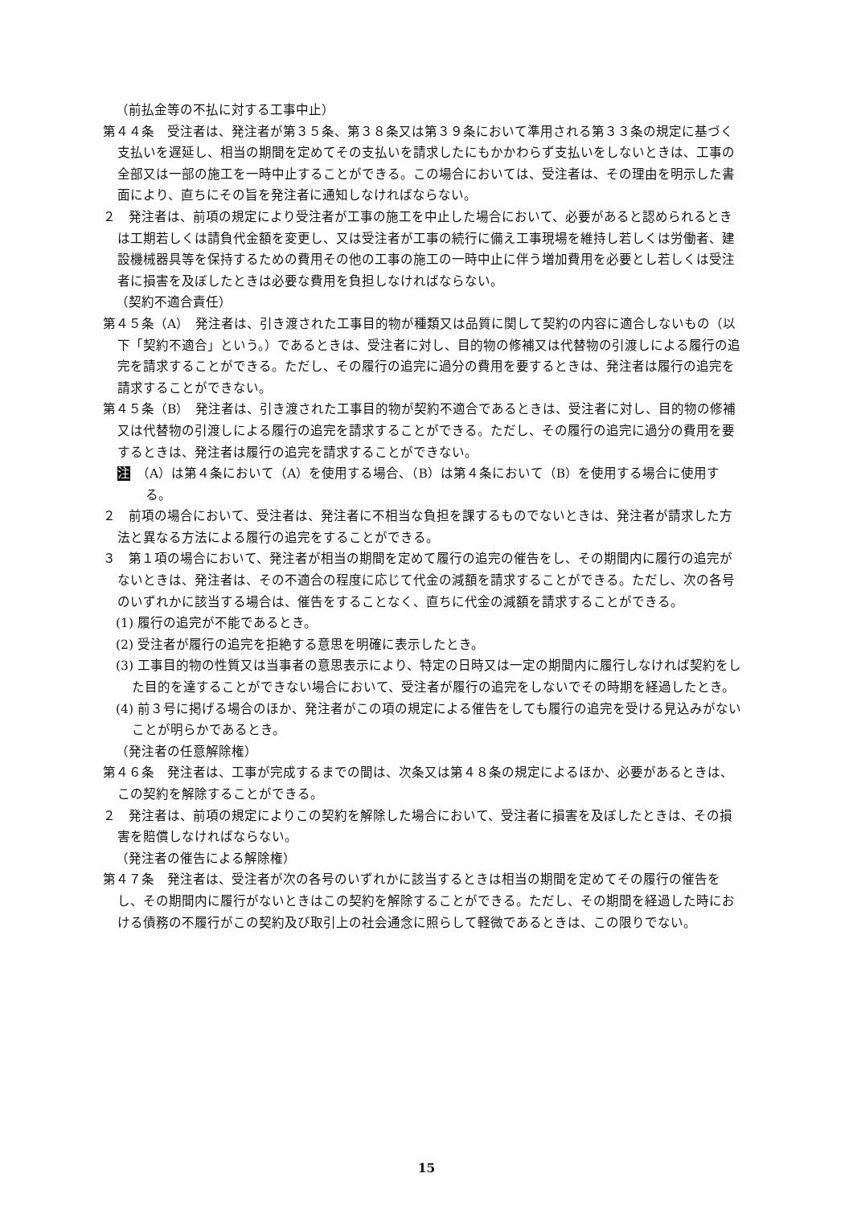（前払金等の不払に対する工事中止）
第４４条　受注者は、発注者が第３５条、第３８条又は第３９条において準用される第３３条の規定に基づく支払いを遅延し、相当の期間を定めてその支払いを請求したにもかかわらず支払いをしないときは、工事の全部又は一部の施工を一時中止することができる。この場合においては、受注者は、その理由を明示した書面により、直ちにその旨を発注者に通知しなければならない。
２　発注者は、前項の規定により受注者が工事の施工を中止した場合において、必要があると認められるときは工期若しくは請負代金額を変更し、又は受注者が工事の続行に備え工事現場を維持し若しくは労働者、建設機械器具等を保持するための費用その他の工事の施工の一時中止に伴う増加費用を必要とし若しくは受注者に損害を及ぼしたときは必要な費用を負担しなければならない。
（契約不適合責任）
第４５条（A）　発注者は、引き渡された工事目的物が種類又は品質に関して契約の内容に適合しないもの（以下「契約不適合」という。）であるときは、受注者に対し、目的物の修補又は代替物の引渡しによる履行の追完を請求することができる。ただし、その履行の追完に過分の費用を要するときは、発注者は履行の追完を請求することができない。
第４５条（B）　発注者は、引き渡された工事目的物が契約不適合であるときは、受注者に対し、目的物の修補又は代替物の引渡しによる履行の追完を請求することができる。ただし、その履行の追完に過分の費用を要するときは、発注者は履行の追完を請求することができない。
注　（A）は第４条において（A）を使用する場合、（B）は第４条において（B）を使用する場合に使用する。
２　前項の場合において、受注者は、発注者に不相当な負担を課するものでないときは、発注者が請求した方法と異なる方法による履行の追完をすることができる。
３　第１項の場合において、発注者が相当の期間を定めて履行の追完の催告をし、その期間内に履行の追完がないときは、発注者は、その不適合の程度に応じて代金の減額を請求することができる。ただし、次の各号のいずれかに該当する場合は、催告をすることなく、直ちに代金の減額を請求することができる。
(1) 履行の追完が不能であるとき。
(2) 受注者が履行の追完を拒絶する意思を明確に表示したとき。
(3) 工事目的物の性質又は当事者の意思表示により、特定の日時又は一定の期間内に履行しなければ契約をした目的を達することができない場合において、受注者が履行の追完をしないでその時期を経過したとき。
(4) 前３号に掲げる場合のほか、発注者がこの項の規定による催告をしても履行の追完を受ける見込みがないことが明らかであるとき。
（発注者の任意解除権）
第４６条　発注者は、工事が完成するまでの間は、次条又は第４８条の規定によるほか、必要があるときは、この契約を解除することができる。
２　発注者は、前項の規定によりこの契約を解除した場合において、受注者に損害を及ぼしたときは、その損害を賠償しなければならない。
（発注者の催告による解除権）
第４７条　発注者は、受注者が次の各号のいずれかに該当するときは相当の期間を定めてその履行の催告をし、その期間内に履行がないときはこの契約を解除することができる。ただし、その期間を経過した時における債務の不履行がこの契約及び取引上の社会通念に照らして軽微であるときは、この限りでない。
15